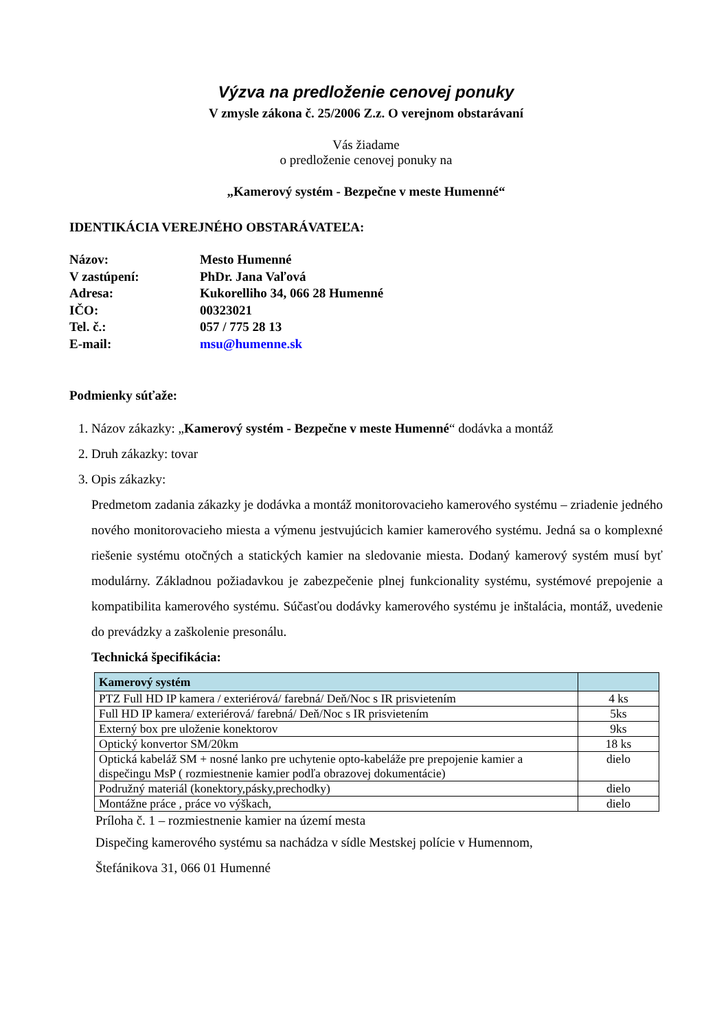Výzva na predloženie cenovej ponuky
V zmysle zákona č. 25/2006 Z.z. O verejnom obstarávaní
Vás žiadame
o predloženie cenovej ponuky na
„Kamerový systém - Bezpečne v meste Humenné“
IDENTIKÁCIA VEREJNÉHO OBSTARÁVATEĽA:
| Názov: | Mesto Humenné |
| V zastúpení: | PhDr. Jana Vaľová |
| Adresa: | Kukorelliho 34, 066 28 Humenné |
| IČO: | 00323021 |
| Tel. č.: | 057 / 775 28 13 |
| E-mail: | msu@humenne.sk |
Podmienky súťaže:
1. Názov zákazky: „Kamerový systém - Bezpečne v meste Humenné“ dodávka a montáž
2. Druh zákazky: tovar
3. Opis zákazky:
Predmetom zadania zákazky je dodávka a montáž monitorovacieho kamerového systému – zriadenie jedného nového monitorovacieho miesta a výmenu jestvujúcich kamier kamerového systému. Jedná sa o komplexné riešenie systému otočných a statických kamier na sledovanie miesta. Dodaný kamerový systém musí byť modulárny. Základnou požiadavkou je zabezpečenie plnej funkcionality systému, systémové prepojenie a kompatibilita kamerového systému. Súčasťou dodávky kamerového systému je inštalácia, montáž, uvedenie do prevádzky a zaškolenie presonálu.
Technická špecifikácia:
| Kamerový systém | |
| --- | --- |
| PTZ Full HD IP kamera / exteriérová/ farebná/ Deň/Noc s IR prisvietením | 4 ks |
| Full HD IP kamera/ exteriérová/ farebná/ Deň/Noc s IR prisvietením | 5ks |
| Externý box pre uloženie konektorov | 9ks |
| Optický konvertor SM/20km | 18 ks |
| Optická kabeláž SM + nosné lanko pre uchytenie opto-kabeláže pre prepojenie kamier a dispečingu MsP ( rozmiestnenie kamier podľa obrazovej dokumentácie) | dielo |
| Podružný materiál (konektory,pásky,prechodky) | dielo |
| Montážne práce , práce vo výškach, | dielo |
Príloha č. 1 – rozmiestnenie kamier na území mesta
Dispečing kamerového systému sa nachádza v sídle Mestskej polície v Humennom,
Štefánikova 31, 066 01 Humenné